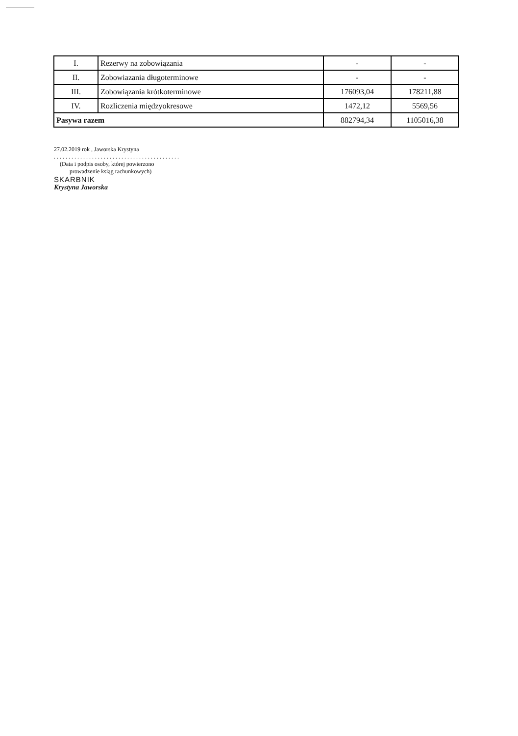| I. | Rezerwy na zobowiązania | - | - |
| II. | Zobowiazania długoterminowe | - | - |
| III. | Zobowiązania krótkoterminowe | 176093,04 | 178211,88 |
| IV. | Rozliczenia międzyokresowe | 1472,12 | 5569,56 |
| Pasywa razem | | 882794,34 | 1105016,38 |
27.02.2019 rok , Jaworska Krystyna
. . . . . . . . . . . . . . . . . . . . . . . . . . . . . . . . . . . . . . . . . . .
(Data i podpis osoby, której powierzono
prowadzenie ksiąg rachunkowych)
SKARBNIK
Krystyna Jaworska